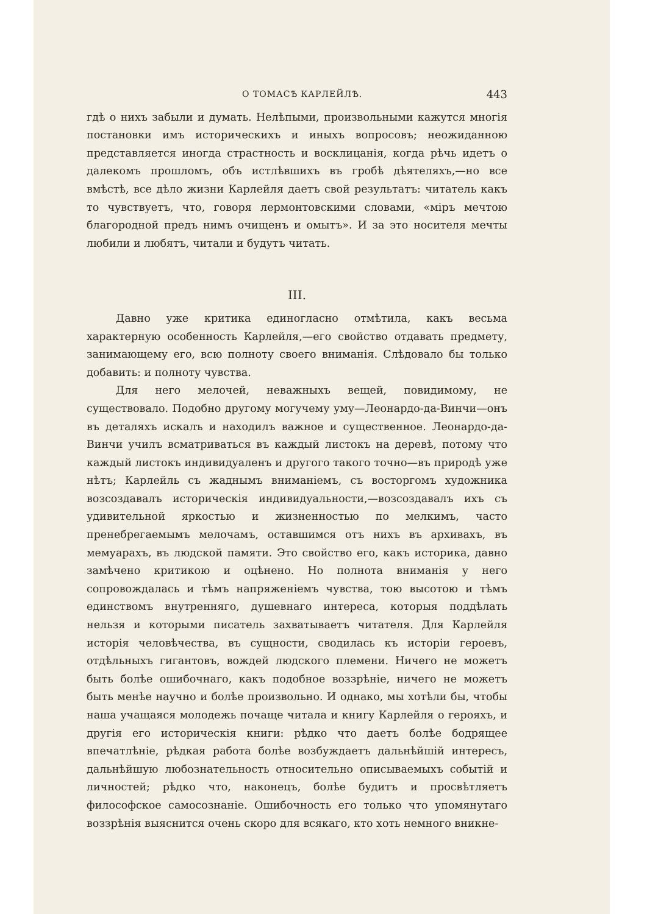О ТОМАСѢ КАРЛЕЙЛѢ. 443
гдѣ о нихъ забыли и думать. Нелѣпыми, произвольными кажутся многія постановки имъ историческихъ и иныхъ вопросовъ; неожиданною представляется иногда страстность и восклицанія, когда рѣчь идетъ о далекомъ прошломъ, объ истлѣвшихъ въ гробѣ дѣятеляхъ,—но все вмѣстѣ, все дѣло жизни Карлейля даетъ свой результатъ: читатель какъ то чувствуетъ, что, говоря лермонтовскими словами, «міръ мечтою благородной предъ нимъ очищенъ и омытъ». И за это носителя мечты любили и любятъ, читали и будутъ читать.
III.
Давно уже критика единогласно отмѣтила, какъ весьма характерную особенность Карлейля,—его свойство отдавать предмету, занимающему его, всю полноту своего вниманія. Слѣдовало бы только добавить: и полноту чувства.
Для него мелочей, неважныхъ вещей, повидимому, не существовало. Подобно другому могучему уму—Леонардо-да-Винчи—онъ въ деталяхъ искалъ и находилъ важное и существенное. Леонардо-да-Винчи училъ всматриваться въ каждый листокъ на деревѣ, потому что каждый листокъ индивидуаленъ и другого такого точно—въ природѣ уже нѣтъ; Карлейль съ жаднымъ вниманіемъ, съ восторгомъ художника возсоздавалъ историческія индивидуальности,—возсоздавалъ ихъ съ удивительной яркостью и жизненностью по мелкимъ, часто пренебрегаемымъ мелочамъ, оставшимся отъ нихъ въ архивахъ, въ мемуарахъ, въ людской памяти. Это свойство его, какъ историка, давно замѣчено критикою и оцѣнено. Но полнота вниманія у него сопровождалась и тѣмъ напряженіемъ чувства, тою высотою и тѣмъ единствомъ внутренняго, душевнаго интереса, которыя поддѣлать нельзя и которыми писатель захватываетъ читателя. Для Карлейля исторія человѣчества, въ сущности, сводилась къ исторіи героевъ, отдѣльныхъ гигантовъ, вождей людского племени. Ничего не можетъ быть болѣе ошибочнаго, какъ подобное воззрѣніе, ничего не можетъ быть менѣе научно и болѣе произвольно. И однако, мы хотѣли бы, чтобы наша учащаяся молодежь почаще читала и книгу Карлейля о герояхъ, и другія его историческія книги: рѣдко что даетъ болѣе бодрящее впечатлѣніе, рѣдкая работа болѣе возбуждаетъ дальнѣйшій интересъ, дальнѣйшую любознательность относительно описываемыхъ событій и личностей; рѣдко что, наконецъ, болѣе будитъ и просвѣтляетъ философское самосознаніе. Ошибочность его только что упомянутаго воззрѣнія выяснится очень скоро для всякаго, кто хоть немного вникне-